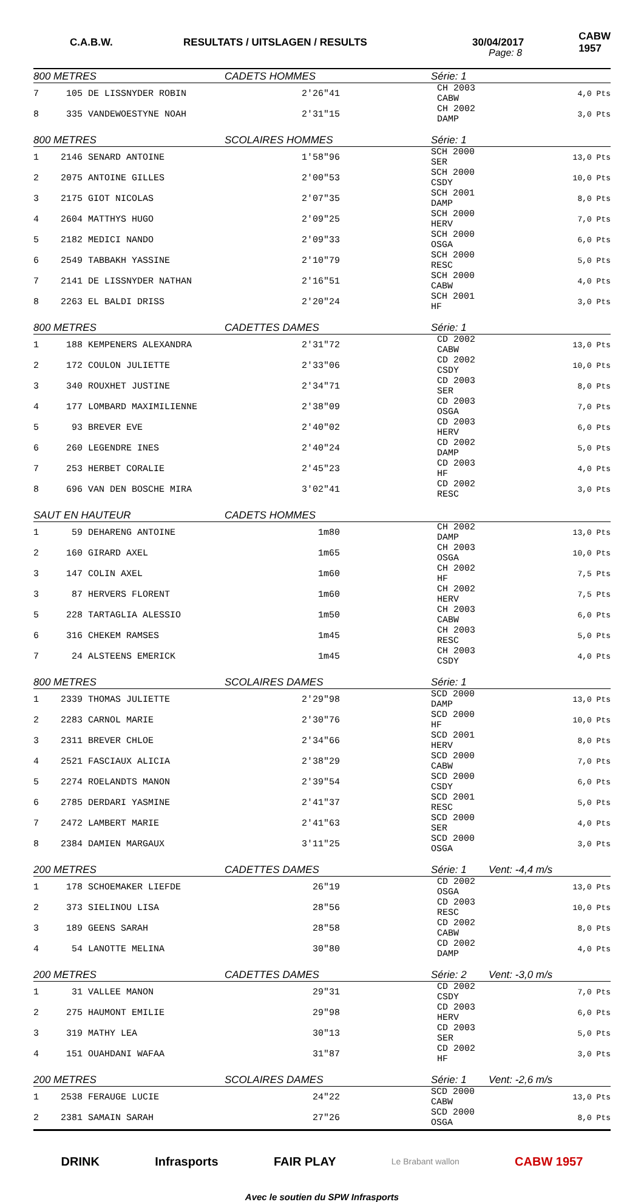C.A.B.W.
RESULTATS / UITSLAGEN / RESULTS
30/04/2017 CABW 1957
Page: 8
| 800 METRES | | CADETS HOMMES | | Série: 1 | |
| 7 | 105 DE LISSNYDER ROBIN | 2'26"41 | CH 2003 CABW | | 4,0 Pts |
| 8 | 335 VANDEWOESTYNE NOAH | 2'31"15 | CH 2002 DAMP | | 3,0 Pts |
| 800 METRES | | SCOLAIRES HOMMES | | Série: 1 | |
| 1 | 2146 SENARD ANTOINE | 1'58"96 | SCH 2000 SER | | 13,0 Pts |
| 2 | 2075 ANTOINE GILLES | 2'00"53 | SCH 2000 CSDY | | 10,0 Pts |
| 3 | 2175 GIOT NICOLAS | 2'07"35 | SCH 2001 DAMP | | 8,0 Pts |
| 4 | 2604 MATTHYS HUGO | 2'09"25 | SCH 2000 HERV | | 7,0 Pts |
| 5 | 2182 MEDICI NANDO | 2'09"33 | SCH 2000 OSGA | | 6,0 Pts |
| 6 | 2549 TABBAKH YASSINE | 2'10"79 | SCH 2000 RESC | | 5,0 Pts |
| 7 | 2141 DE LISSNYDER NATHAN | 2'16"51 | SCH 2000 CABW | | 4,0 Pts |
| 8 | 2263 EL BALDI DRISS | 2'20"24 | SCH 2001 HF | | 3,0 Pts |
| 800 METRES | | CADETTES DAMES | | Série: 1 | |
| 1 | 188 KEMPENERS ALEXANDRA | 2'31"72 | CD 2002 CABW | | 13,0 Pts |
| 2 | 172 COULON JULIETTE | 2'33"06 | CD 2002 CSDY | | 10,0 Pts |
| 3 | 340 ROUXHET JUSTINE | 2'34"71 | CD 2003 SER | | 8,0 Pts |
| 4 | 177 LOMBARD MAXIMILIENNE | 2'38"09 | CD 2003 OSGA | | 7,0 Pts |
| 5 | 93 BREVER EVE | 2'40"02 | CD 2003 HERV | | 6,0 Pts |
| 6 | 260 LEGENDRE INES | 2'40"24 | CD 2002 DAMP | | 5,0 Pts |
| 7 | 253 HERBET CORALIE | 2'45"23 | CD 2003 HF | | 4,0 Pts |
| 8 | 696 VAN DEN BOSCHE MIRA | 3'02"41 | CD 2002 RESC | | 3,0 Pts |
| SAUT EN HAUTEUR | | CADETS HOMMES | | | |
| 1 | 59 DEHARENG ANTOINE | 1m80 | CH 2002 DAMP | | 13,0 Pts |
| 2 | 160 GIRARD AXEL | 1m65 | CH 2003 OSGA | | 10,0 Pts |
| 3 | 147 COLIN AXEL | 1m60 | CH 2002 HF | | 7,5 Pts |
| 3 | 87 HERVERS FLORENT | 1m60 | CH 2002 HERV | | 7,5 Pts |
| 5 | 228 TARTAGLIA ALESSIO | 1m50 | CH 2003 CABW | | 6,0 Pts |
| 6 | 316 CHEKEM RAMSES | 1m45 | CH 2003 RESC | | 5,0 Pts |
| 7 | 24 ALSTEENS EMERICK | 1m45 | CH 2003 CSDY | | 4,0 Pts |
| 800 METRES | | SCOLAIRES DAMES | | Série: 1 | |
| 1 | 2339 THOMAS JULIETTE | 2'29"98 | SCD 2000 DAMP | | 13,0 Pts |
| 2 | 2283 CARNOL MARIE | 2'30"76 | SCD 2000 HF | | 10,0 Pts |
| 3 | 2311 BREVER CHLOE | 2'34"66 | SCD 2001 HERV | | 8,0 Pts |
| 4 | 2521 FASCIAUX ALICIA | 2'38"29 | SCD 2000 CABW | | 7,0 Pts |
| 5 | 2274 ROELANDTS MANON | 2'39"54 | SCD 2000 CSDY | | 6,0 Pts |
| 6 | 2785 DERDARI YASMINE | 2'41"37 | SCD 2001 RESC | | 5,0 Pts |
| 7 | 2472 LAMBERT MARIE | 2'41"63 | SCD 2000 SER | | 4,0 Pts |
| 8 | 2384 DAMIEN MARGAUX | 3'11"25 | SCD 2000 OSGA | | 3,0 Pts |
| 200 METRES | | CADETTES DAMES | | Série: 1 | Vent: -4,4 m/s |
| 1 | 178 SCHOEMAKER LIEFDE | 26"19 | CD 2002 OSGA | | 13,0 Pts |
| 2 | 373 SIELINOU LISA | 28"56 | CD 2003 RESC | | 10,0 Pts |
| 3 | 189 GEENS SARAH | 28"58 | CD 2002 CABW | | 8,0 Pts |
| 4 | 54 LANOTTE MELINA | 30"80 | CD 2002 DAMP | | 4,0 Pts |
| 200 METRES | | CADETTES DAMES | | Série: 2 | Vent: -3,0 m/s |
| 1 | 31 VALLEE MANON | 29"31 | CD 2002 CSDY | | 7,0 Pts |
| 2 | 275 HAUMONT EMILIE | 29"98 | CD 2003 HERV | | 6,0 Pts |
| 3 | 319 MATHY LEA | 30"13 | CD 2003 SER | | 5,0 Pts |
| 4 | 151 OUAHDANI WAFAA | 31"87 | CD 2002 HF | | 3,0 Pts |
| 200 METRES | | SCOLAIRES DAMES | | Série: 1 | Vent: -2,6 m/s |
| 1 | 2538 FERAUGE LUCIE | 24"22 | SCD 2000 CABW | | 13,0 Pts |
| 2 | 2381 SAMAIN SARAH | 27"26 | SCD 2000 OSGA | | 8,0 Pts |
DRINK Infrasports FAIR PLAY Le Brabant wallon CABW 1957
Avec le soutien du SPW Infrasports